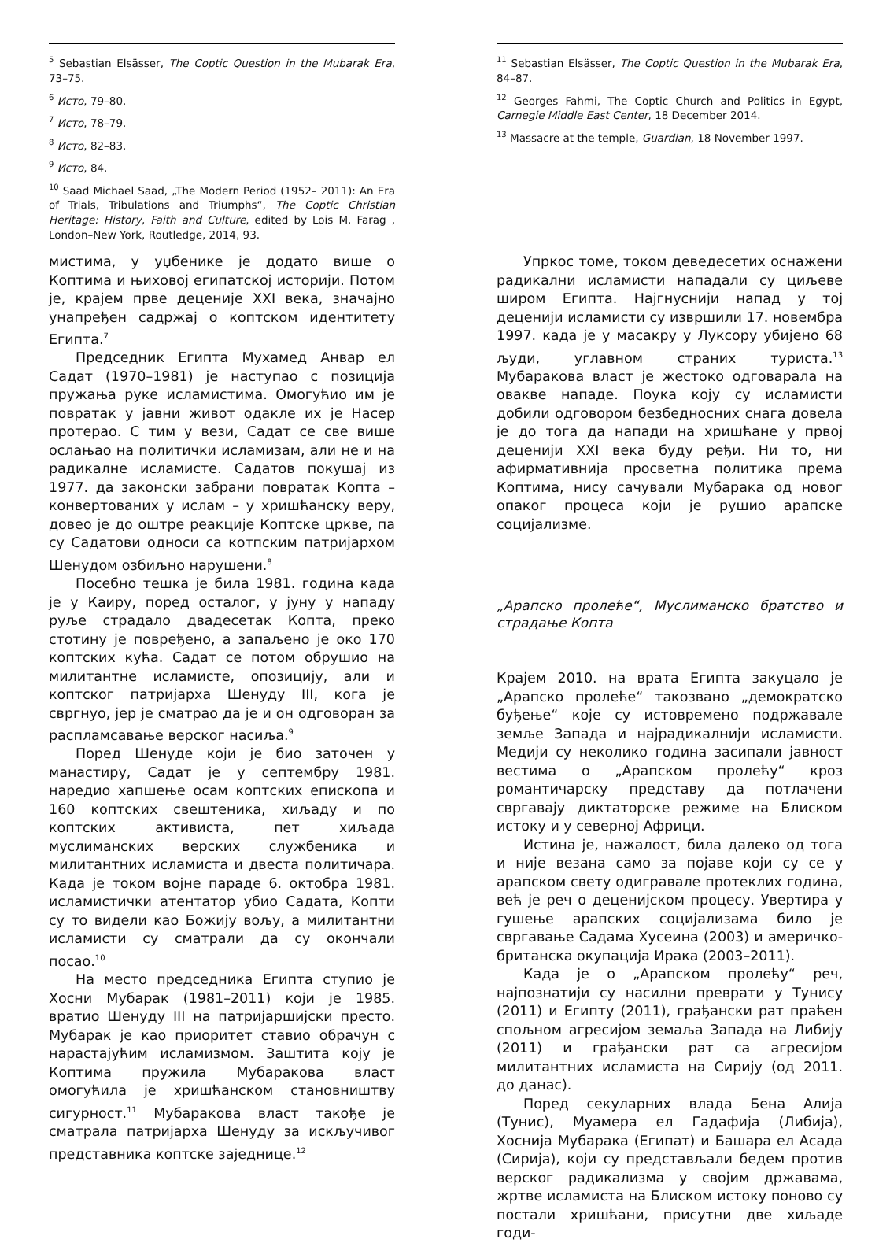<sup>5</sup> Sebastian Elsässer, The Coptic Question in the Mubarak Era, 73–75.
<sup>6</sup> Исто, 79–80.
<sup>7</sup> Исто, 78–79.
<sup>8</sup> Исто, 82–83.
<sup>9</sup> Исто, 84.
<sup>10</sup> Saad Michael Saad, „The Modern Period (1952– 2011): An Era of Trials, Tribulations and Triumphs“, The Coptic Christian Heritage: History, Faith and Culture, edited by Lois M. Farag , London–New York, Routledge, 2014, 93.
мистима, у уџбенике је додато више о Коптима и њиховој египатској историји. Потом је, крајем прве деценије XXI века, значајно унапређен садржај о коптском идентитету Египта.<sup>7</sup>
Председник Египта Мухамед Анвар ел Садат (1970–1981) је наступао с позиција пружања руке исламистима. Омогућио им је повратак у јавни живот одакле их је Насер протерао. С тим у вези, Садат се све више ослањао на политички исламизам, али не и на радикалне исламисте. Садатов покушај из 1977. да законски забрани повратак Копта – конвертованих у ислам – у хришћанску веру, довео је до оштре реакције Коптске цркве, па су Садатови односи са котпским патријархом Шенудом озбиљно нарушени.<sup>8</sup>
Посебно тешка је била 1981. година када је у Каиру, поред осталог, у јуну у нападу руље страдало двадесетак Копта, преко стотину је повређено, а запаљено је око 170 коптских кућа. Садат се потом обрушио на милитантне исламисте, опозицију, али и коптског патријарха Шенуду III, кога је свргнуо, јер је сматрао да је и он одговоран за распламсавање верског насиља.<sup>9</sup>
Поред Шенуде који је био заточен у манастиру, Садат је у септембру 1981. наредио хапшење осам коптских епископа и 160 коптских свештеника, хиљаду и по коптских активиста, пет хиљада муслиманских верских службеника и милитантних исламиста и двеста политичара. Када је током војне параде 6. октобра 1981. исламистички атентатор убио Садата, Копти су то видели као Божију вољу, а милитантни исламисти су сматрали да су окончали посао.<sup>10</sup>
На место председника Египта ступио је Хосни Мубарак (1981–2011) који је 1985. вратио Шенуду III на патријаршијски престо. Мубарак је као приоритет ставио обрачун с нарастајућим исламизмом. Заштита коју је Коптима пружила Мубаракова власт омогућила је хришћанском становништву сигурност.<sup>11</sup> Мубаракова власт такође је сматрала патријарха Шенуду за искључивог представника коптске заједнице.<sup>12</sup>
<sup>11</sup> Sebastian Elsässer, The Coptic Question in the Mubarak Era, 84–87.
<sup>12</sup> Georges Fahmi, The Coptic Church and Politics in Egypt, Carnegie Middle East Center, 18 December 2014.
<sup>13</sup> Massacre at the temple, Guardian, 18 November 1997.
Упркос томе, током деведесетих оснажени радикални исламисти нападали су циљеве широм Египта. Најгнуснији напад у тој деценији исламисти су извршили 17. новембра 1997. када је у масакру у Луксору убијено 68 људи, углавном страних туриста.<sup>13</sup> Мубаракова власт је жестоко одговарала на овакве нападе. Поука коју су исламисти добили одговором безбедносних снага довела је до тога да напади на хришћане у првој деценији XXI века буду ређи. Ни то, ни афирмативнија просветна политика према Коптима, нису сачували Мубарака од новог опаког процеса који је рушио арапске социјализме.
„Арапско пролеће“, Муслиманско братство и страдање Копта
Крајем 2010. на врата Египта закуцало је „Арапско пролеће“ такозвано „демократско буђење“ које су истовремено подржавале земље Запада и најрадикалнији исламисти. Медији су неколико година засипали јавност вестима о „Арапском пролећу“ кроз романтичарску представу да потлачени свргавају диктаторске режиме на Блиском истоку и у северној Африци.
Истина је, нажалост, била далеко од тога и није везана само за појаве који су се у арапском свету одигравале протеклих година, већ је реч о деценијском процесу. Увертира у гушење арапских социјализама било је свргавање Садама Хусеина (2003) и америчко-британска окупација Ирака (2003–2011).
Када је о „Арапском пролећу“ реч, најпознатији су насилни преврати у Тунису (2011) и Египту (2011), грађански рат праћен спољном агресијом земаља Запада на Либију (2011) и грађански рат са агресијом милитантних исламиста на Сирију (од 2011. до данас).
Поред секуларних влада Бена Алија (Тунис), Муамера ел Гадафија (Либија), Хосниja Мубарака (Египат) и Башара ел Асада (Сирија), који су представљали бедем против верског радикализма у својим државама, жртве исламиста на Блиском истоку поново су постали хришћани, присутни две хиљаде годи-